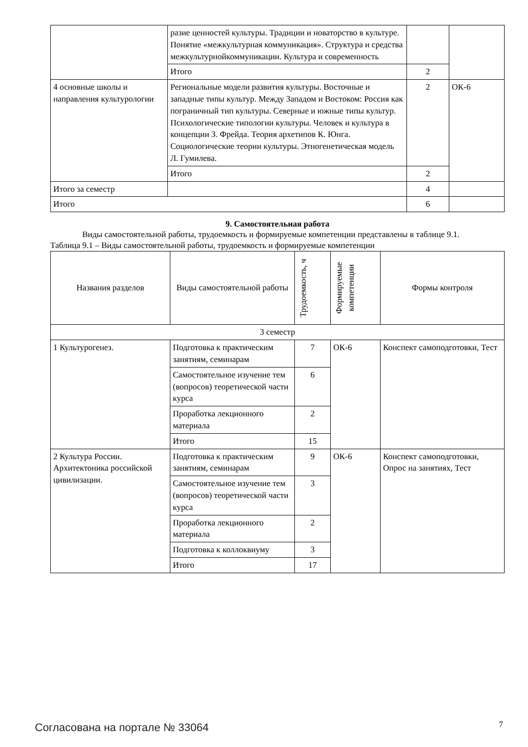| | разие ценностей культуры. Традиции и нова­торство в культуре. Понятие «межкультурная ком­муникация». Структура и средства межкультур­нойкоммуникации. Культура и современность | | |
| | Итого | 2 | |
| 4 основные школы и направления культурологии | Региональные модели развития культуры. Восточ­ные и западные типы культур. Между Западом и Востоком: Россия как пограничный тип культуры. Северные и южные типы культур. Психологиче­ские типологии культуры. Человек и культура в концепции З. Фрейда. Теория архетипов К. Юнга. Социологические теории культуры. Этногенетиче­ская модель Л. Гумилева. | 2 | ОК-6 |
| | Итого | 2 | |
| Итого за семестр | | 4 | |
| Итого | | 6 | |
9. Самостоятельная работа
Виды самостоятельной работы, трудоемкость и формируемые компетенции представлены в таблице 9.1.
Таблица 9.1 – Виды самостоятельной работы, трудоемкость и формируемые компетенции
| Названия разделов | Виды самостоятельной работы | Трудоемкость, ч | Формируемые компетенции | Формы контроля |
| --- | --- | --- | --- | --- |
| 3 семестр | | | | |
| 1 Культурогенез. | Подготовка к практиче­ским занятиям, семина­рам | 7 | ОК-6 | Конспект самоподготов­ки, Тест |
| | Самостоятельное изуче­ние тем (вопросов) теоре­тической части курса | 6 | | |
| | Проработка лекционного материала | 2 | | |
| | Итого | 15 | | |
| 2 Культура России. Архитектоника российской цивилизации. | Подготовка к практиче­ским занятиям, семина­рам | 9 | ОК-6 | Конспект самоподготов­ки, Опрос на занятиях, Тест |
| | Самостоятельное изуче­ние тем (вопросов) теоре­тической части курса | 3 | | |
| | Проработка лекционного материала | 2 | | |
| | Подготовка к коллоквиу­му | 3 | | |
| | Итого | 17 | | |
Согласована на портале № 33064 7